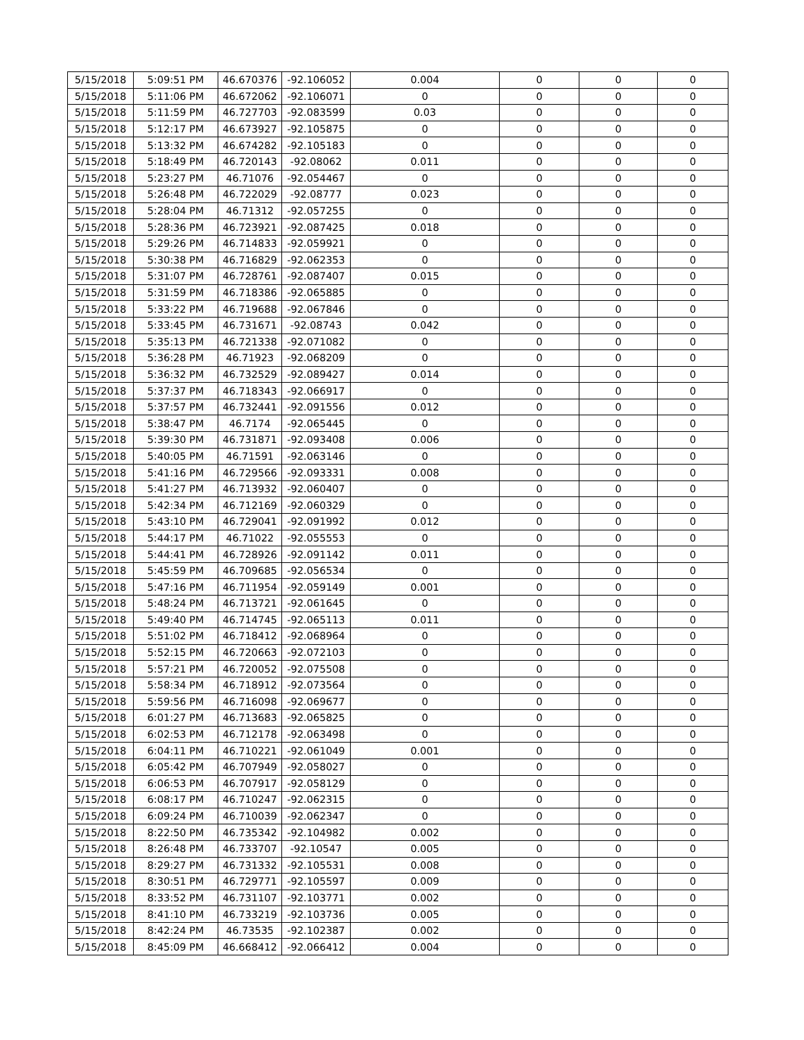| 5/15/2018 | 5:09:51 PM | 46.670376 | -92.106052 | 0.004 | 0 | 0 | 0 |
| 5/15/2018 | 5:11:06 PM | 46.672062 | -92.106071 | 0 | 0 | 0 | 0 |
| 5/15/2018 | 5:11:59 PM | 46.727703 | -92.083599 | 0.03 | 0 | 0 | 0 |
| 5/15/2018 | 5:12:17 PM | 46.673927 | -92.105875 | 0 | 0 | 0 | 0 |
| 5/15/2018 | 5:13:32 PM | 46.674282 | -92.105183 | 0 | 0 | 0 | 0 |
| 5/15/2018 | 5:18:49 PM | 46.720143 | -92.08062 | 0.011 | 0 | 0 | 0 |
| 5/15/2018 | 5:23:27 PM | 46.71076 | -92.054467 | 0 | 0 | 0 | 0 |
| 5/15/2018 | 5:26:48 PM | 46.722029 | -92.08777 | 0.023 | 0 | 0 | 0 |
| 5/15/2018 | 5:28:04 PM | 46.71312 | -92.057255 | 0 | 0 | 0 | 0 |
| 5/15/2018 | 5:28:36 PM | 46.723921 | -92.087425 | 0.018 | 0 | 0 | 0 |
| 5/15/2018 | 5:29:26 PM | 46.714833 | -92.059921 | 0 | 0 | 0 | 0 |
| 5/15/2018 | 5:30:38 PM | 46.716829 | -92.062353 | 0 | 0 | 0 | 0 |
| 5/15/2018 | 5:31:07 PM | 46.728761 | -92.087407 | 0.015 | 0 | 0 | 0 |
| 5/15/2018 | 5:31:59 PM | 46.718386 | -92.065885 | 0 | 0 | 0 | 0 |
| 5/15/2018 | 5:33:22 PM | 46.719688 | -92.067846 | 0 | 0 | 0 | 0 |
| 5/15/2018 | 5:33:45 PM | 46.731671 | -92.08743 | 0.042 | 0 | 0 | 0 |
| 5/15/2018 | 5:35:13 PM | 46.721338 | -92.071082 | 0 | 0 | 0 | 0 |
| 5/15/2018 | 5:36:28 PM | 46.71923 | -92.068209 | 0 | 0 | 0 | 0 |
| 5/15/2018 | 5:36:32 PM | 46.732529 | -92.089427 | 0.014 | 0 | 0 | 0 |
| 5/15/2018 | 5:37:37 PM | 46.718343 | -92.066917 | 0 | 0 | 0 | 0 |
| 5/15/2018 | 5:37:57 PM | 46.732441 | -92.091556 | 0.012 | 0 | 0 | 0 |
| 5/15/2018 | 5:38:47 PM | 46.7174 | -92.065445 | 0 | 0 | 0 | 0 |
| 5/15/2018 | 5:39:30 PM | 46.731871 | -92.093408 | 0.006 | 0 | 0 | 0 |
| 5/15/2018 | 5:40:05 PM | 46.71591 | -92.063146 | 0 | 0 | 0 | 0 |
| 5/15/2018 | 5:41:16 PM | 46.729566 | -92.093331 | 0.008 | 0 | 0 | 0 |
| 5/15/2018 | 5:41:27 PM | 46.713932 | -92.060407 | 0 | 0 | 0 | 0 |
| 5/15/2018 | 5:42:34 PM | 46.712169 | -92.060329 | 0 | 0 | 0 | 0 |
| 5/15/2018 | 5:43:10 PM | 46.729041 | -92.091992 | 0.012 | 0 | 0 | 0 |
| 5/15/2018 | 5:44:17 PM | 46.71022 | -92.055553 | 0 | 0 | 0 | 0 |
| 5/15/2018 | 5:44:41 PM | 46.728926 | -92.091142 | 0.011 | 0 | 0 | 0 |
| 5/15/2018 | 5:45:59 PM | 46.709685 | -92.056534 | 0 | 0 | 0 | 0 |
| 5/15/2018 | 5:47:16 PM | 46.711954 | -92.059149 | 0.001 | 0 | 0 | 0 |
| 5/15/2018 | 5:48:24 PM | 46.713721 | -92.061645 | 0 | 0 | 0 | 0 |
| 5/15/2018 | 5:49:40 PM | 46.714745 | -92.065113 | 0.011 | 0 | 0 | 0 |
| 5/15/2018 | 5:51:02 PM | 46.718412 | -92.068964 | 0 | 0 | 0 | 0 |
| 5/15/2018 | 5:52:15 PM | 46.720663 | -92.072103 | 0 | 0 | 0 | 0 |
| 5/15/2018 | 5:57:21 PM | 46.720052 | -92.075508 | 0 | 0 | 0 | 0 |
| 5/15/2018 | 5:58:34 PM | 46.718912 | -92.073564 | 0 | 0 | 0 | 0 |
| 5/15/2018 | 5:59:56 PM | 46.716098 | -92.069677 | 0 | 0 | 0 | 0 |
| 5/15/2018 | 6:01:27 PM | 46.713683 | -92.065825 | 0 | 0 | 0 | 0 |
| 5/15/2018 | 6:02:53 PM | 46.712178 | -92.063498 | 0 | 0 | 0 | 0 |
| 5/15/2018 | 6:04:11 PM | 46.710221 | -92.061049 | 0.001 | 0 | 0 | 0 |
| 5/15/2018 | 6:05:42 PM | 46.707949 | -92.058027 | 0 | 0 | 0 | 0 |
| 5/15/2018 | 6:06:53 PM | 46.707917 | -92.058129 | 0 | 0 | 0 | 0 |
| 5/15/2018 | 6:08:17 PM | 46.710247 | -92.062315 | 0 | 0 | 0 | 0 |
| 5/15/2018 | 6:09:24 PM | 46.710039 | -92.062347 | 0 | 0 | 0 | 0 |
| 5/15/2018 | 8:22:50 PM | 46.735342 | -92.104982 | 0.002 | 0 | 0 | 0 |
| 5/15/2018 | 8:26:48 PM | 46.733707 | -92.10547 | 0.005 | 0 | 0 | 0 |
| 5/15/2018 | 8:29:27 PM | 46.731332 | -92.105531 | 0.008 | 0 | 0 | 0 |
| 5/15/2018 | 8:30:51 PM | 46.729771 | -92.105597 | 0.009 | 0 | 0 | 0 |
| 5/15/2018 | 8:33:52 PM | 46.731107 | -92.103771 | 0.002 | 0 | 0 | 0 |
| 5/15/2018 | 8:41:10 PM | 46.733219 | -92.103736 | 0.005 | 0 | 0 | 0 |
| 5/15/2018 | 8:42:24 PM | 46.73535 | -92.102387 | 0.002 | 0 | 0 | 0 |
| 5/15/2018 | 8:45:09 PM | 46.668412 | -92.066412 | 0.004 | 0 | 0 | 0 |